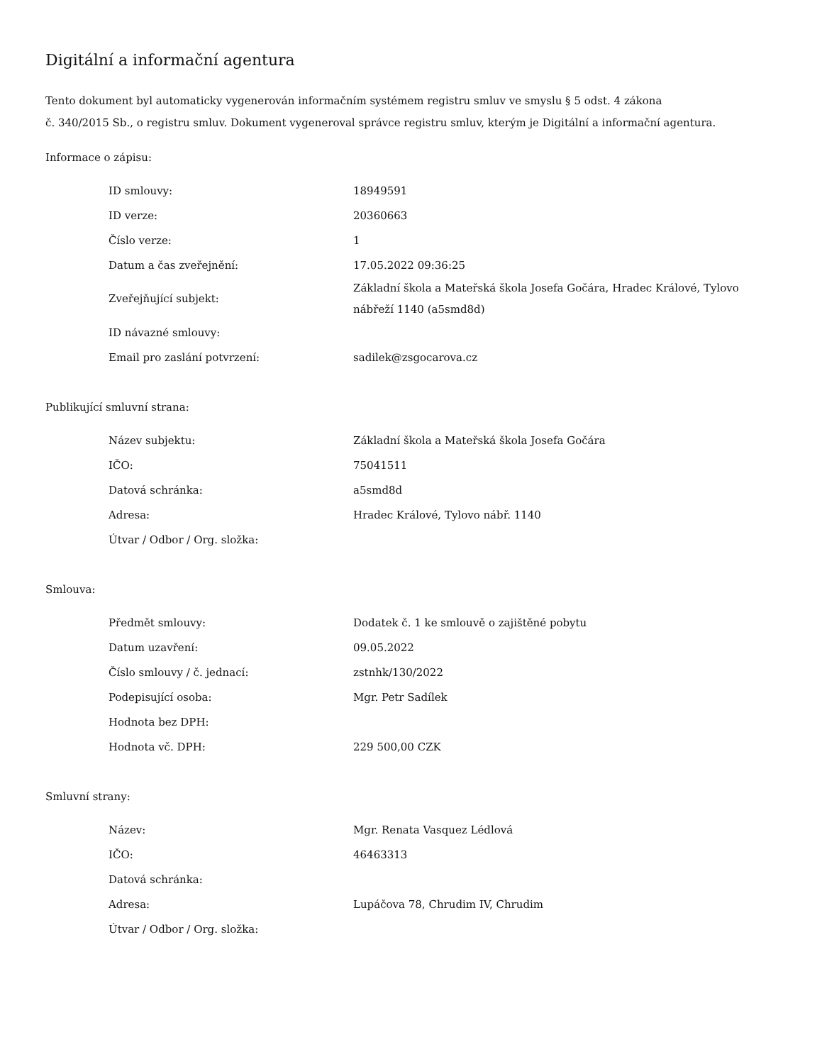Digitální a informační agentura
Tento dokument byl automaticky vygenerován informačním systémem registru smluv ve smyslu § 5 odst. 4 zákona
č. 340/2015 Sb., o registru smluv. Dokument vygeneroval správce registru smluv, kterým je Digitální a informační agentura.
Informace o zápisu:
| ID smlouvy: | 18949591 |
| ID verze: | 20360663 |
| Číslo verze: | 1 |
| Datum a čas zveřejnění: | 17.05.2022 09:36:25 |
| Zveřejňující subjekt: | Základní škola a Mateřská škola Josefa Gočára, Hradec Králové, Tylovo nábřeží 1140 (a5smd8d) |
| ID návazné smlouvy: | |
| Email pro zaslání potvrzení: | sadilek@zsgocarova.cz |
Publikující smluvní strana:
| Název subjektu: | Základní škola a Mateřská škola Josefa Gočára |
| IČO: | 75041511 |
| Datová schránka: | a5smd8d |
| Adresa: | Hradec Králové, Tylovo nábř. 1140 |
| Útvar / Odbor / Org. složka: | |
Smlouva:
| Předmět smlouvy: | Dodatek č. 1 ke smlouvě o zajištěné pobytu |
| Datum uzavření: | 09.05.2022 |
| Číslo smlouvy / č. jednací: | zstnhk/130/2022 |
| Podepisující osoba: | Mgr. Petr Sadílek |
| Hodnota bez DPH: | |
| Hodnota vč. DPH: | 229 500,00 CZK |
Smluvní strany:
| Název: | Mgr. Renata Vasquez Lédlová |
| IČO: | 46463313 |
| Datová schránka: | |
| Adresa: | Lupáčova 78, Chrudim IV, Chrudim |
| Útvar / Odbor / Org. složka: | |